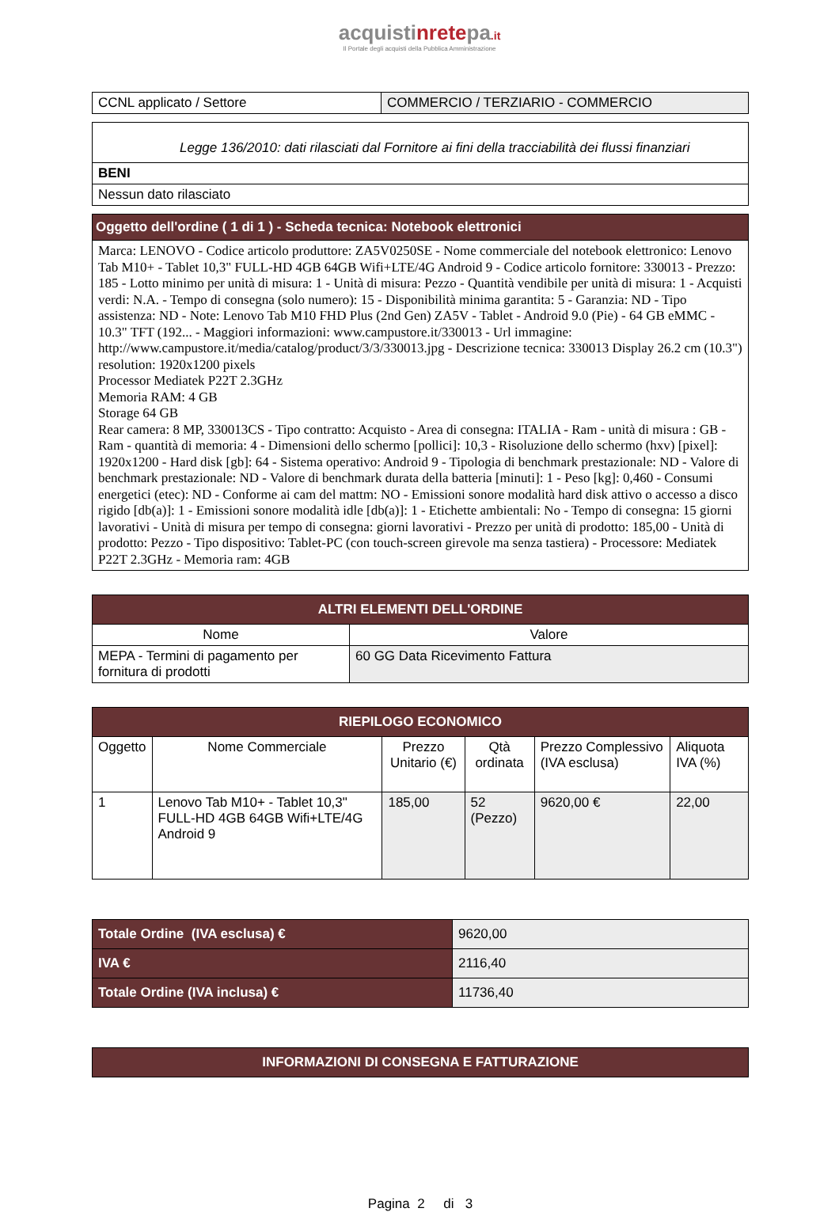acquistinretepa.it
Il Portale degli acquisti della Pubblica Amministrazione
| CCNL applicato / Settore | COMMERCIO / TERZIARIO - COMMERCIO |
| Legge 136/2010: dati rilasciati dal Fornitore ai fini della tracciabilità dei flussi finanziari |
| BENI |
| Nessun dato rilasciato |
| Oggetto dell'ordine ( 1 di 1 ) - Scheda tecnica: Notebook elettronici |
| --- |
| Marca: LENOVO - Codice articolo produttore: ZA5V0250SE - Nome commerciale del notebook elettronico: Lenovo Tab M10+ - Tablet 10,3" FULL-HD 4GB 64GB Wifi+LTE/4G Android 9 - Codice articolo fornitore: 330013 - Prezzo: 185 - Lotto minimo per unità di misura: 1 - Unità di misura: Pezzo - Quantità vendibile per unità di misura: 1 - Acquisti verdi: N.A. - Tempo di consegna (solo numero): 15 - Disponibilità minima garantita: 5 - Garanzia: ND - Tipo assistenza: ND - Note: Lenovo Tab M10 FHD Plus (2nd Gen) ZA5V - Tablet - Android 9.0 (Pie) - 64 GB eMMC - 10.3" TFT (192... - Maggiori informazioni: www.campustore.it/330013 - Url immagine: http://www.campustore.it/media/catalog/product/3/3/330013.jpg - Descrizione tecnica: 330013 Display 26.2 cm (10.3") resolution: 1920x1200 pixels Processor Mediatek P22T 2.3GHz Memoria RAM: 4 GB Storage 64 GB Rear camera: 8 MP, 330013CS - Tipo contratto: Acquisto - Area di consegna: ITALIA - Ram - unità di misura : GB - Ram - quantità di memoria: 4 - Dimensioni dello schermo [pollici]: 10,3 - Risoluzione dello schermo (hxv) [pixel]: 1920x1200 - Hard disk [gb]: 64 - Sistema operativo: Android 9 - Tipologia di benchmark prestazionale: ND - Valore di benchmark prestazionale: ND - Valore di benchmark durata della batteria [minuti]: 1 - Peso [kg]: 0,460 - Consumi energetici (etec): ND - Conforme ai cam del mattm: NO - Emissioni sonore modalità hard disk attivo o accesso a disco rigido [db(a)]: 1 - Emissioni sonore modalità idle [db(a)]: 1 - Etichette ambientali: No - Tempo di consegna: 15 giorni lavorativi - Unità di misura per tempo di consegna: giorni lavorativi - Prezzo per unità di prodotto: 185,00 - Unità di prodotto: Pezzo - Tipo dispositivo: Tablet-PC (con touch-screen girevole ma senza tastiera) - Processore: Mediatek P22T 2.3GHz - Memoria ram: 4GB |
| ALTRI ELEMENTI DELL'ORDINE | |
| --- | --- |
| Nome | Valore |
| MEPA - Termini di pagamento per fornitura di prodotti | 60 GG Data Ricevimento Fattura |
| RIEPILOGO ECONOMICO | | | | | |
| --- | --- | --- | --- | --- | --- |
| Oggetto | Nome Commerciale | Prezzo Unitario (€) | Qtà ordinata | Prezzo Complessivo (IVA esclusa) | Aliquota IVA (%) |
| 1 | Lenovo Tab M10+ - Tablet 10,3" FULL-HD 4GB 64GB Wifi+LTE/4G Android 9 | 185,00 | 52 (Pezzo) | 9620,00 € | 22,00 |
| Totale Ordine (IVA esclusa) € | 9620,00 |
| IVA € | 2116,40 |
| Totale Ordine (IVA inclusa) € | 11736,40 |
| INFORMAZIONI DI CONSEGNA E FATTURAZIONE |
| --- |
Pagina 2 di 3